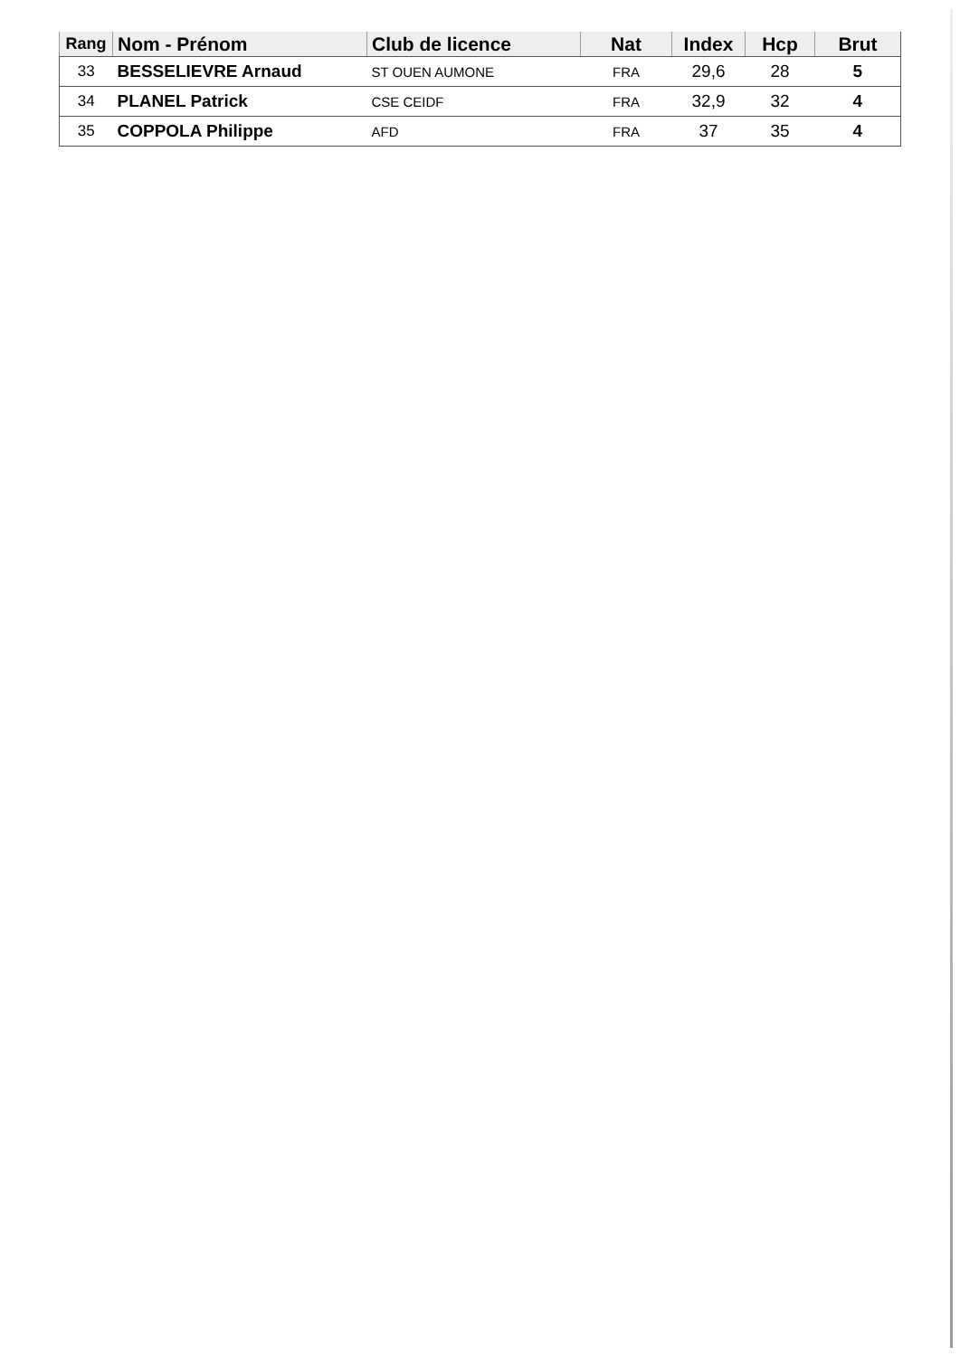| Rang | Nom - Prénom | Club de licence | Nat | Index | Hcp | Brut |
| --- | --- | --- | --- | --- | --- | --- |
| 33 | BESSELIEVRE Arnaud | ST OUEN AUMONE | FRA | 29,6 | 28 | 5 |
| 34 | PLANEL Patrick | CSE CEIDF | FRA | 32,9 | 32 | 4 |
| 35 | COPPOLA Philippe | AFD | FRA | 37 | 35 | 4 |